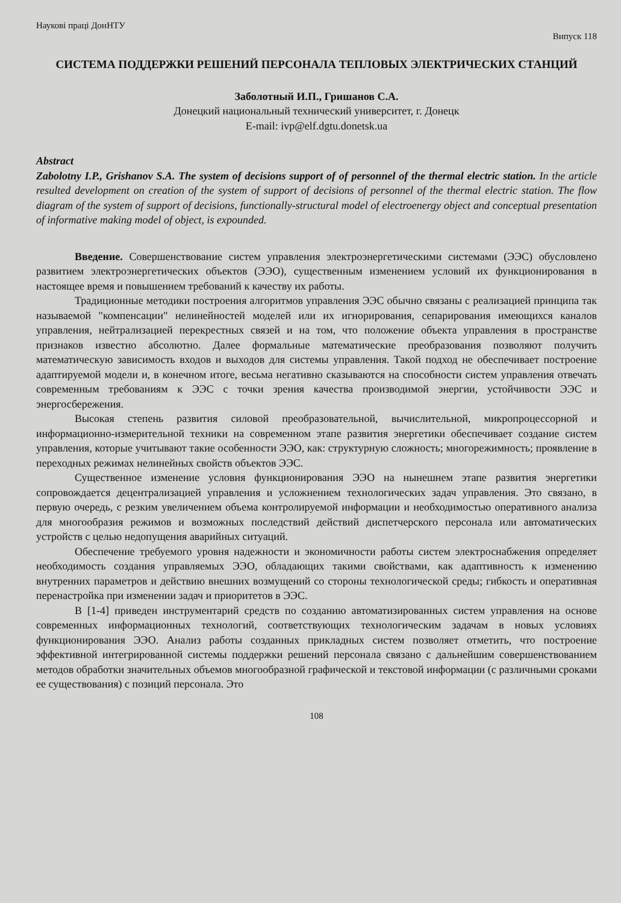Наукові праці ДонНТУ Випуск 118
СИСТЕМА ПОДДЕРЖКИ РЕШЕНИЙ ПЕРСОНАЛА ТЕПЛОВЫХ ЭЛЕКТРИЧЕСКИХ СТАНЦИЙ
Заболотный И.П., Гришанов С.А.
Донецкий национальный технический университет, г. Донецк
E-mail: ivp@elf.dgtu.donetsk.ua
Abstract
Zabolotny I.P., Grishanov S.A. The system of decisions support of of personnel of the thermal electric station. In the article resulted development on creation of the system of support of decisions of personnel of the thermal electric station. The flow diagram of the system of support of decisions, functionally-structural model of electroenergy object and conceptual presentation of informative making model of object, is expounded.
Введение. Совершенствование систем управления электроэнергетическими системами (ЭЭС) обусловлено развитием электроэнергетических объектов (ЭЭО), существенным изменением условий их функционирования в настоящее время и повышением требований к качеству их работы.
Традиционные методики построения алгоритмов управления ЭЭС обычно связаны с реализацией принципа так называемой "компенсации" нелинейностей моделей или их игнорирования, сепарирования имеющихся каналов управления, нейтрализацией перекрестных связей и на том, что положение объекта управления в пространстве признаков известно абсолютно. Далее формальные математические преобразования позволяют получить математическую зависимость входов и выходов для системы управления. Такой подход не обеспечивает построение адаптируемой модели и, в конечном итоге, весьма негативно сказываются на способности систем управления отвечать современным требованиям к ЭЭС с точки зрения качества производимой энергии, устойчивости ЭЭС и энергосбережения.
Высокая степень развития силовой преобразовательной, вычислительной, микропроцессорной и информационно-измерительной техники на современном этапе развития энергетики обеспечивает создание систем управления, которые учитывают такие особенности ЭЭО, как: структурную сложность; многорежимность; проявление в переходных режимах нелинейных свойств объектов ЭЭС.
Существенное изменение условия функционирования ЭЭО на нынешнем этапе развития энергетики сопровождается децентрализацией управления и усложнением технологических задач управления. Это связано, в первую очередь, с резким увеличением объема контролируемой информации и необходимостью оперативного анализа для многообразия режимов и возможных последствий действий диспетчерского персонала или автоматических устройств с целью недопущения аварийных ситуаций.
Обеспечение требуемого уровня надежности и экономичности работы систем электроснабжения определяет необходимость создания управляемых ЭЭО, обладающих такими свойствами, как адаптивность к изменению внутренних параметров и действию внешних возмущений со стороны технологической среды; гибкость и оперативная перенастройка при изменении задач и приоритетов в ЭЭС.
В [1-4] приведен инструментарий средств по созданию автоматизированных систем управления на основе современных информационных технологий, соответствующих технологическим задачам в новых условиях функционирования ЭЭО. Анализ работы созданных прикладных систем позволяет отметить, что построение эффективной интегрированной системы поддержки решений персонала связано с дальнейшим совершенствованием методов обработки значительных объемов многообразной графической и текстовой информации (с различными сроками ее существования) с позиций персонала. Это
108